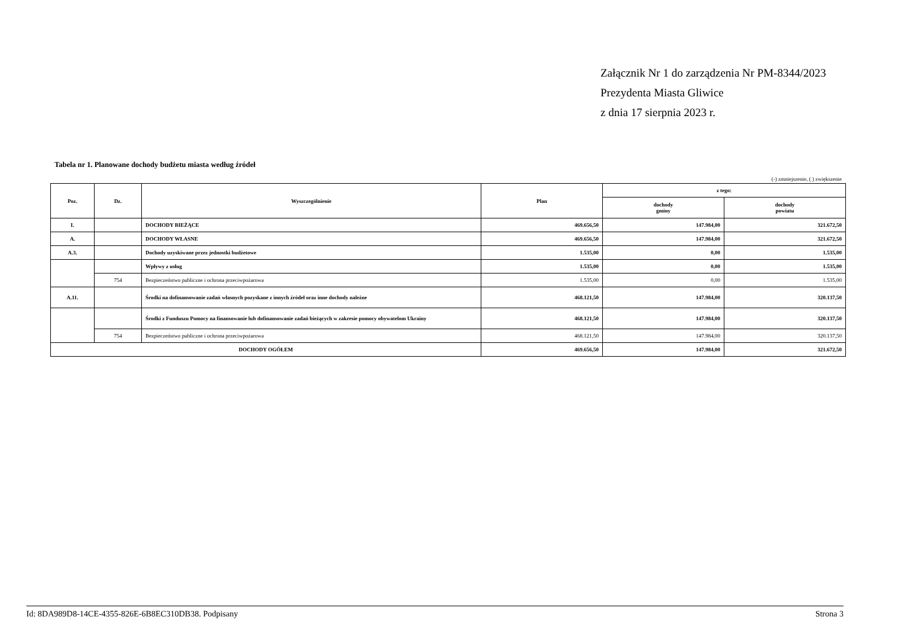Załącznik Nr 1 do zarządzenia Nr PM-8344/2023
Prezydenta Miasta Gliwice
z dnia 17 sierpnia 2023 r.
Tabela nr 1. Planowane dochody budżetu miasta według źródeł
(-) zmniejszenie, ( ) zwiększenie
| Poz. | Dz. | Wyszczególnienie | Plan | z tego: | |
| --- | --- | --- | --- | --- | --- |
| | | | | dochody gminy | dochody powiatu |
| I. | | DOCHODY BIEŻĄCE | 469.656,50 | 147.984,00 | 321.672,50 |
| A. | | DOCHODY WŁASNE | 469.656,50 | 147.984,00 | 321.672,50 |
| A.3. | | Dochody uzyskiwane przez jednostki budżetowe | 1.535,00 | 0,00 | 1.535,00 |
| | | Wpływy z usług | 1.535,00 | 0,00 | 1.535,00 |
| | 754 | Bezpieczeństwo publiczne i ochrona przeciwpożarowa | 1.535,00 | 0,00 | 1.535,00 |
| A.11. | | Środki na dofinansowanie zadań własnych pozyskane z innych źródeł oraz inne dochody należne | 468.121,50 | 147.984,00 | 320.137,50 |
| | | Środki z Funduszu Pomocy na finansowanie lub dofinansowanie zadań bieżących w zakresie pomocy obywatelom Ukrainy | 468.121,50 | 147.984,00 | 320.137,50 |
| | 754 | Bezpieczeństwo publiczne i ochrona przeciwpożarowa | 468.121,50 | 147.984,00 | 320.137,50 |
| DOCHODY OGÓŁEM | | | 469.656,50 | 147.984,00 | 321.672,50 |
Id: 8DA989D8-14CE-4355-826E-6B8EC310DB38. Podpisany Strona 3